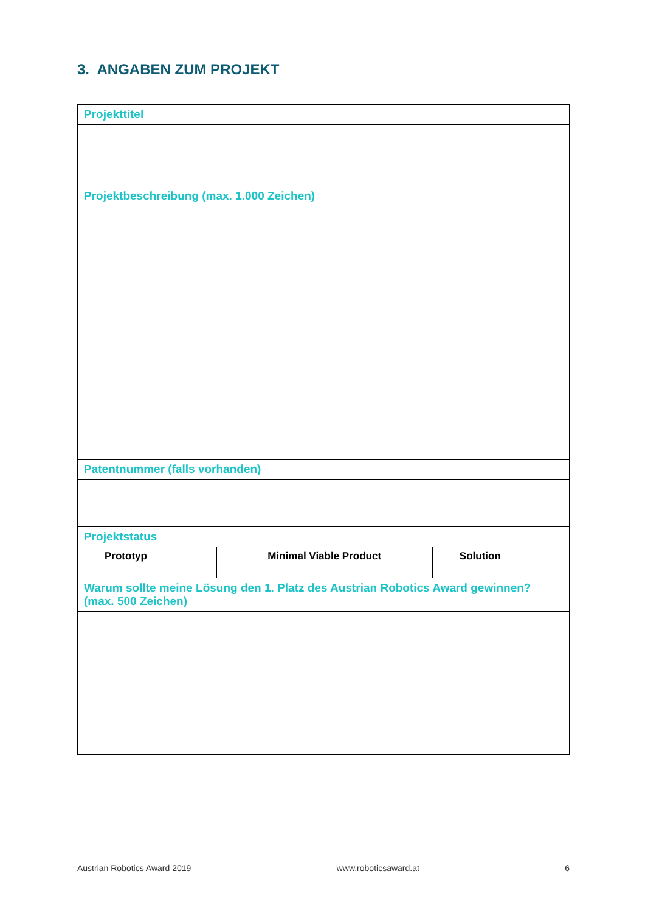3. ANGABEN ZUM PROJEKT
| Projekttitel | | |
| Projektbeschreibung (max. 1.000 Zeichen) | | |
| Patentnummer (falls vorhanden) | | |
| Projektstatus | | |
| Prototyp | Minimal Viable Product | Solution |
| Warum sollte meine Lösung den 1. Platz des Austrian Robotics Award gewinnen? (max. 500 Zeichen) | | |
Austrian Robotics Award 2019 www.roboticsaward.at 6